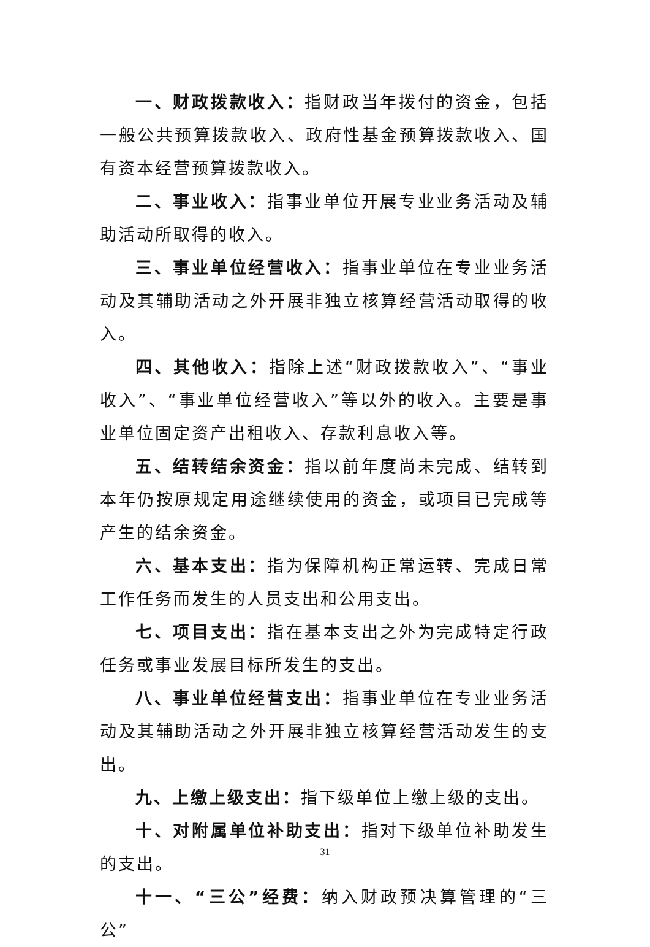一、财政拨款收入：指财政当年拨付的资金，包括一般公共预算拨款收入、政府性基金预算拨款收入、国有资本经营预算拨款收入。
二、事业收入：指事业单位开展专业业务活动及辅助活动所取得的收入。
三、事业单位经营收入：指事业单位在专业业务活动及其辅助活动之外开展非独立核算经营活动取得的收入。
四、其他收入：指除上述“财政拨款收入”、“事业收入”、“事业单位经营收入”等以外的收入。主要是事业单位固定资产出租收入、存款利息收入等。
五、结转结余资金：指以前年度尚未完成、结转到本年仍按原规定用途继续使用的资金，或项目已完成等产生的结余资金。
六、基本支出：指为保障机构正常运转、完成日常工作任务而发生的人员支出和公用支出。
七、项目支出：指在基本支出之外为完成特定行政任务或事业发展目标所发生的支出。
八、事业单位经营支出：指事业单位在专业业务活动及其辅助活动之外开展非独立核算经营活动发生的支出。
九、上缴上级支出：指下级单位上缴上级的支出。
十、对附属单位补助支出：指对下级单位补助发生的支出。
十一、“三公”经费：纳入财政预决算管理的“三公”
31